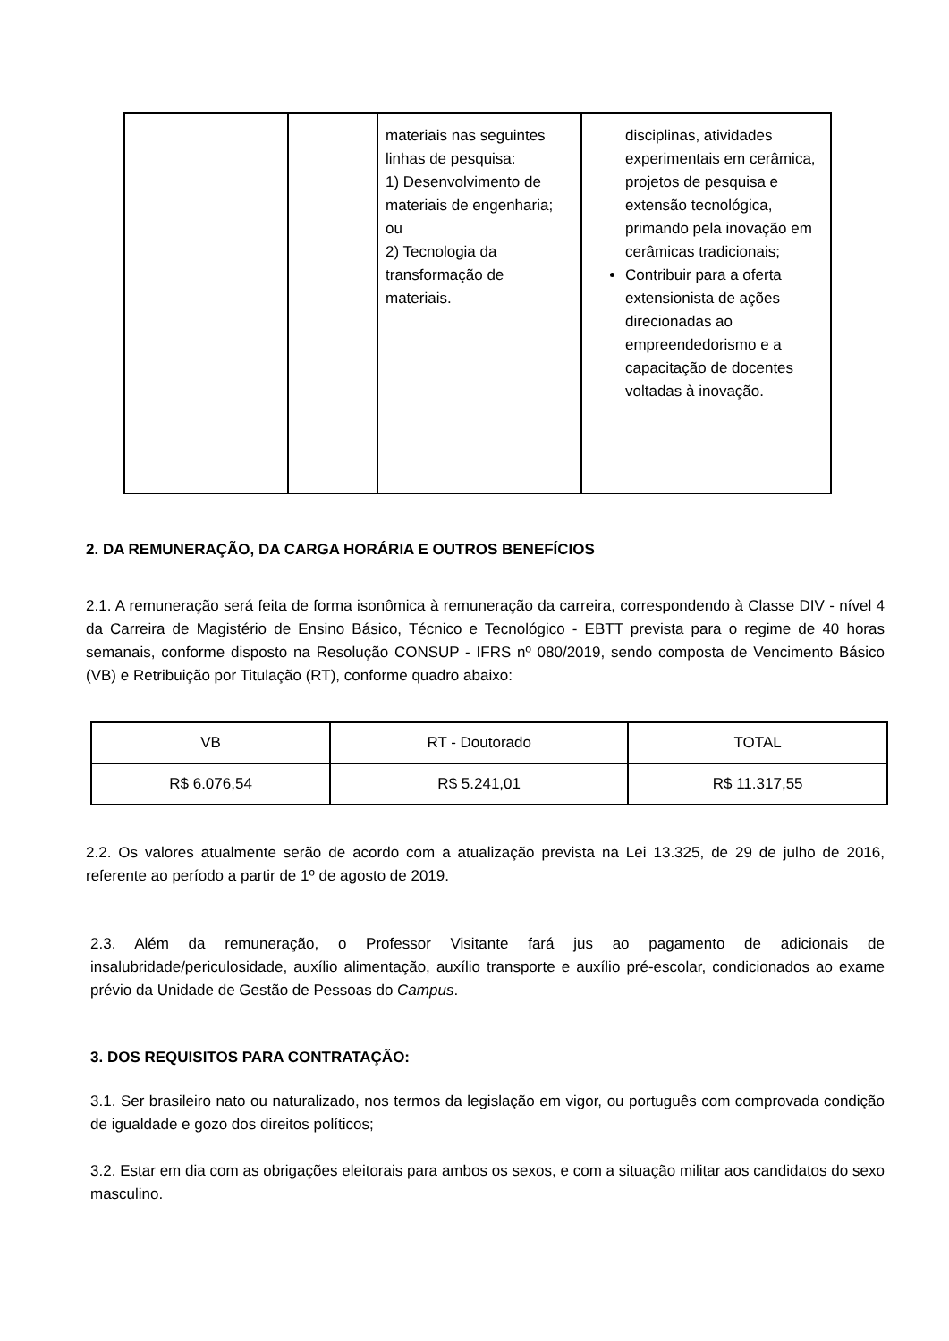| | | materiais nas seguintes linhas de pesquisa: 1) Desenvolvimento de materiais de engenharia; ou 2) Tecnologia da transformação de materiais. | disciplinas, atividades experimentais em cerâmica, projetos de pesquisa e extensão tecnológica, primando pela inovação em cerâmicas tradicionais; Contribuir para a oferta extensionista de ações direcionadas ao empreendedorismo e a capacitação de docentes voltadas à inovação. |
2. DA REMUNERAÇÃO, DA CARGA HORÁRIA E OUTROS BENEFÍCIOS
2.1. A remuneração será feita de forma isonômica à remuneração da carreira, correspondendo à Classe DIV - nível 4 da Carreira de Magistério de Ensino Básico, Técnico e Tecnológico - EBTT prevista para o regime de 40 horas semanais, conforme disposto na Resolução CONSUP - IFRS nº 080/2019, sendo composta de Vencimento Básico (VB) e Retribuição por Titulação (RT), conforme quadro abaixo:
| VB | RT - Doutorado | TOTAL |
| R$ 6.076,54 | R$ 5.241,01 | R$ 11.317,55 |
2.2. Os valores atualmente serão de acordo com a atualização prevista na Lei 13.325, de 29 de julho de 2016, referente ao período a partir de 1º de agosto de 2019.
2.3. Além da remuneração, o Professor Visitante fará jus ao pagamento de adicionais de insalubridade/periculosidade, auxílio alimentação, auxílio transporte e auxílio pré-escolar, condicionados ao exame prévio da Unidade de Gestão de Pessoas do Campus.
3. DOS REQUISITOS PARA CONTRATAÇÃO:
3.1. Ser brasileiro nato ou naturalizado, nos termos da legislação em vigor, ou português com comprovada condição de igualdade e gozo dos direitos políticos;
3.2. Estar em dia com as obrigações eleitorais para ambos os sexos, e com a situação militar aos candidatos do sexo masculino.